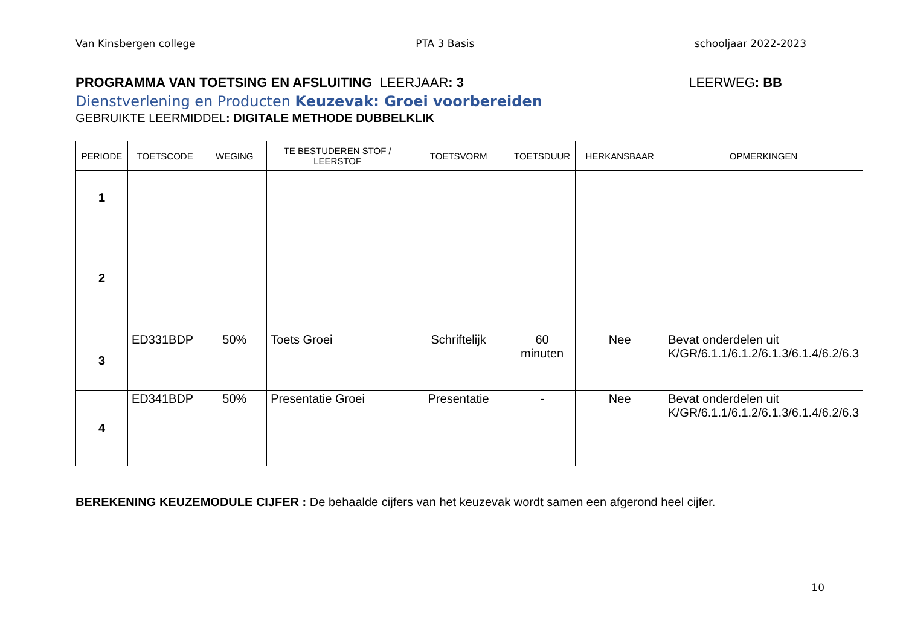Van Kinsbergen college PTA 3 Basis schooljaar 2022-2023
PROGRAMMA VAN TOETSING EN AFSLUITING LEERJAAR: 3 LEERWEG: BB
Dienstverlening en Producten Keuzevak: Groei voorbereiden
GEBRUIKTE LEERMIDDEL: DIGITALE METHODE DUBBELKLIK
| PERIODE | TOETSCODE | WEGING | TE BESTUDEREN STOF / LEERSTOF | TOETSVORM | TOETSDUUR | HERKANSBAAR | OPMERKINGEN |
| --- | --- | --- | --- | --- | --- | --- | --- |
| 1 | | | | | | | |
| 2 | | | | | | | |
| 3 | ED331BDP | 50% | Toets Groei | Schriftelijk | 60 minuten | Nee | Bevat onderdelen uit K/GR/6.1.1/6.1.2/6.1.3/6.1.4/6.2/6.3 |
| 4 | ED341BDP | 50% | Presentatie Groei | Presentatie | - | Nee | Bevat onderdelen uit K/GR/6.1.1/6.1.2/6.1.3/6.1.4/6.2/6.3 |
BEREKENING KEUZEMODULE CIJFER : De behaalde cijfers van het keuzevak wordt samen een afgerond heel cijfer.
10